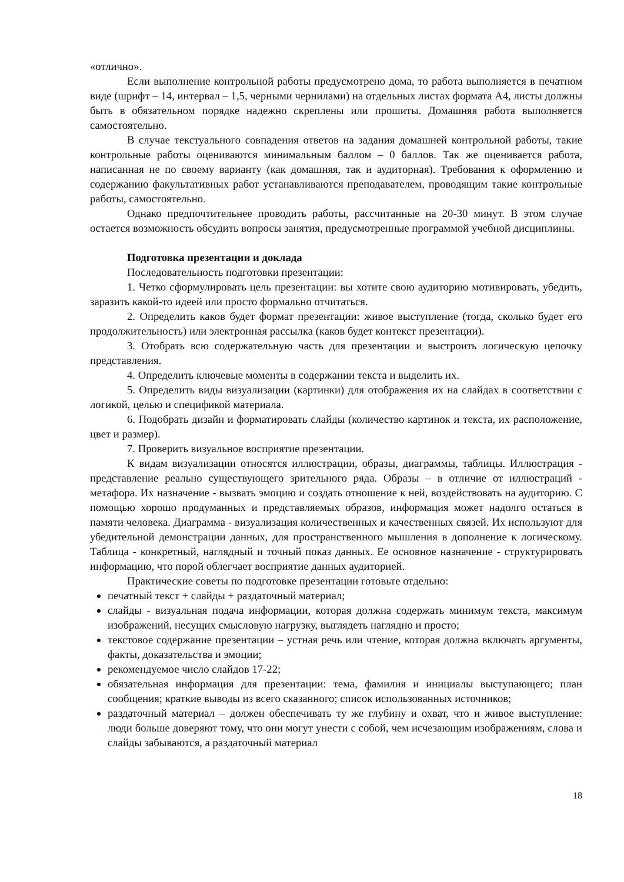«отлично».
Если выполнение контрольной работы предусмотрено дома, то работа выполняется в печатном виде (шрифт – 14, интервал – 1,5, черными чернилами) на отдельных листах формата А4, листы должны быть в обязательном порядке надежно скреплены или прошиты. Домашняя работа выполняется самостоятельно.
В случае текстуального совпадения ответов на задания домашней контрольной работы, такие контрольные работы оцениваются минимальным баллом – 0 баллов. Так же оценивается работа, написанная не по своему варианту (как домашняя, так и аудиторная). Требования к оформлению и содержанию факультативных работ устанавливаются преподавателем, проводящим такие контрольные работы, самостоятельно.
Однако предпочтительнее проводить работы, рассчитанные на 20-30 минут. В этом случае остается возможность обсудить вопросы занятия, предусмотренные программой учебной дисциплины.
Подготовка презентации и доклада
Последовательность подготовки презентации:
1. Четко сформулировать цель презентации: вы хотите свою аудиторию мотивировать, убедить, заразить какой-то идеей или просто формально отчитаться.
2. Определить каков будет формат презентации: живое выступление (тогда, сколько будет его продолжительность) или электронная рассылка (каков будет контекст презентации).
3. Отобрать всю содержательную часть для презентации и выстроить логическую цепочку представления.
4. Определить ключевые моменты в содержании текста и выделить их.
5. Определить виды визуализации (картинки) для отображения их на слайдах в соответствии с логикой, целью и спецификой материала.
6. Подобрать дизайн и форматировать слайды (количество картинок и текста, их расположение, цвет и размер).
7. Проверить визуальное восприятие презентации.
К видам визуализации относятся иллюстрации, образы, диаграммы, таблицы. Иллюстрация - представление реально существующего зрительного ряда. Образы – в отличие от иллюстраций - метафора. Их назначение - вызвать эмоцию и создать отношение к ней, воздействовать на аудиторию. С помощью хорошо продуманных и представляемых образов, информация может надолго остаться в памяти человека. Диаграмма - визуализация количественных и качественных связей. Их используют для убедительной демонстрации данных, для пространственного мышления в дополнение к логическому. Таблица - конкретный, наглядный и точный показ данных. Ее основное назначение - структурировать информацию, что порой облегчает восприятие данных аудиторией.
Практические советы по подготовке презентации готовьте отдельно:
печатный текст + слайды + раздаточный материал;
слайды - визуальная подача информации, которая должна содержать минимум текста, максимум изображений, несущих смысловую нагрузку, выглядеть наглядно и просто;
текстовое содержание презентации – устная речь или чтение, которая должна включать аргументы, факты, доказательства и эмоции;
рекомендуемое число слайдов 17-22;
обязательная информация для презентации: тема, фамилия и инициалы выступающего; план сообщения; краткие выводы из всего сказанного; список использованных источников;
раздаточный материал – должен обеспечивать ту же глубину и охват, что и живое выступление: люди больше доверяют тому, что они могут унести с собой, чем исчезающим изображениям, слова и слайды забываются, а раздаточный материал
18